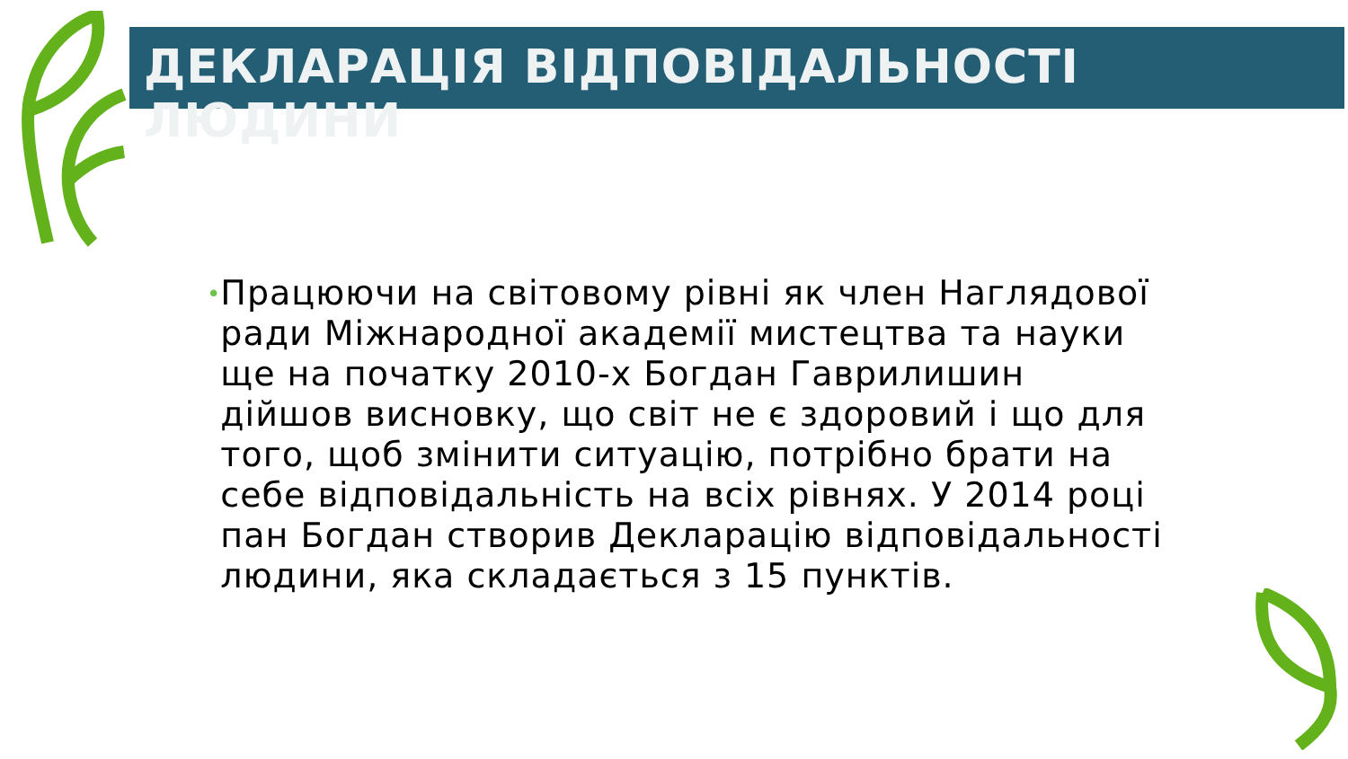ДЕКЛАРАЦІЯ ВІДПОВІДАЛЬНОСТІ ЛЮДИНИ
•
Працюючи на світовому рівні як член Наглядової ради Міжнародної академії мистецтва та науки ще на початку 2010-х Богдан Гаврилишин дійшов висновку, що світ не є здоровий і що для того, щоб змінити ситуацію, потрібно брати на себе відповідальність на всіх рівнях. У 2014 році пан Богдан створив Декларацію відповідальності людини, яка складається з 15 пунктів.